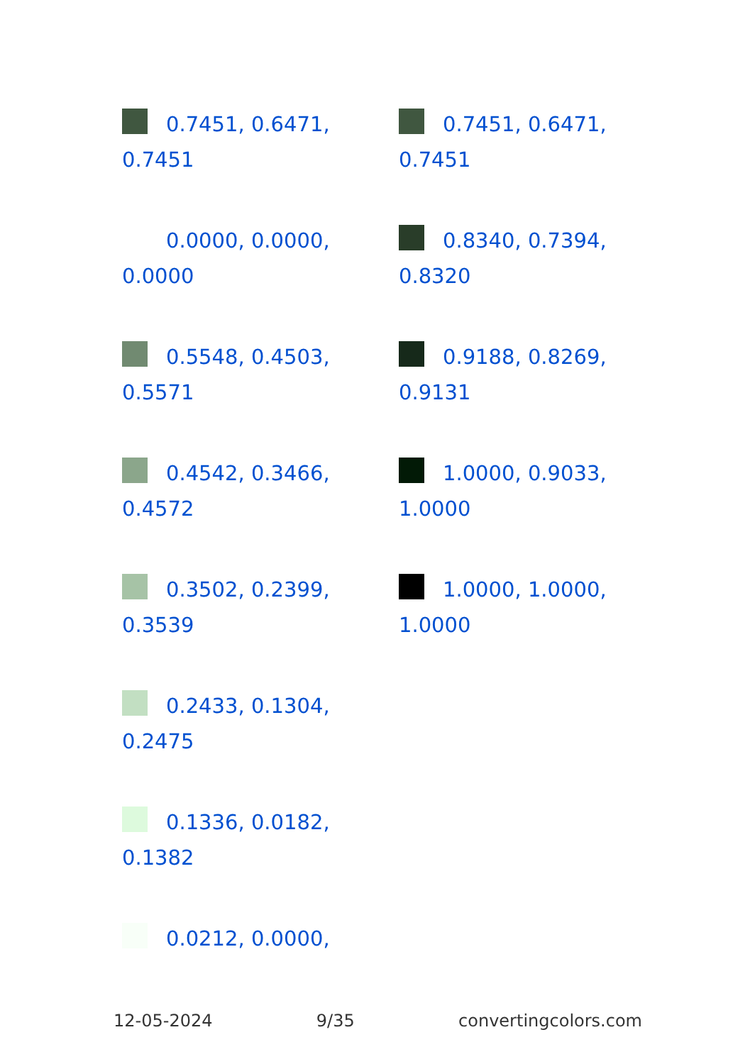0.7451, 0.6471,
0.7451
0.0000, 0.0000,
0.0000
0.5548, 0.4503,
0.5571
0.4542, 0.3466,
0.4572
0.3502, 0.2399,
0.3539
0.2433, 0.1304,
0.2475
0.1336, 0.0182,
0.1382
0.0212, 0.0000,
0.7451, 0.6471,
0.7451
0.8340, 0.7394,
0.8320
0.9188, 0.8269,
0.9131
1.0000, 0.9033,
1.0000
1.0000, 1.0000,
1.0000
12-05-2024 9/35 convertingcolors.com